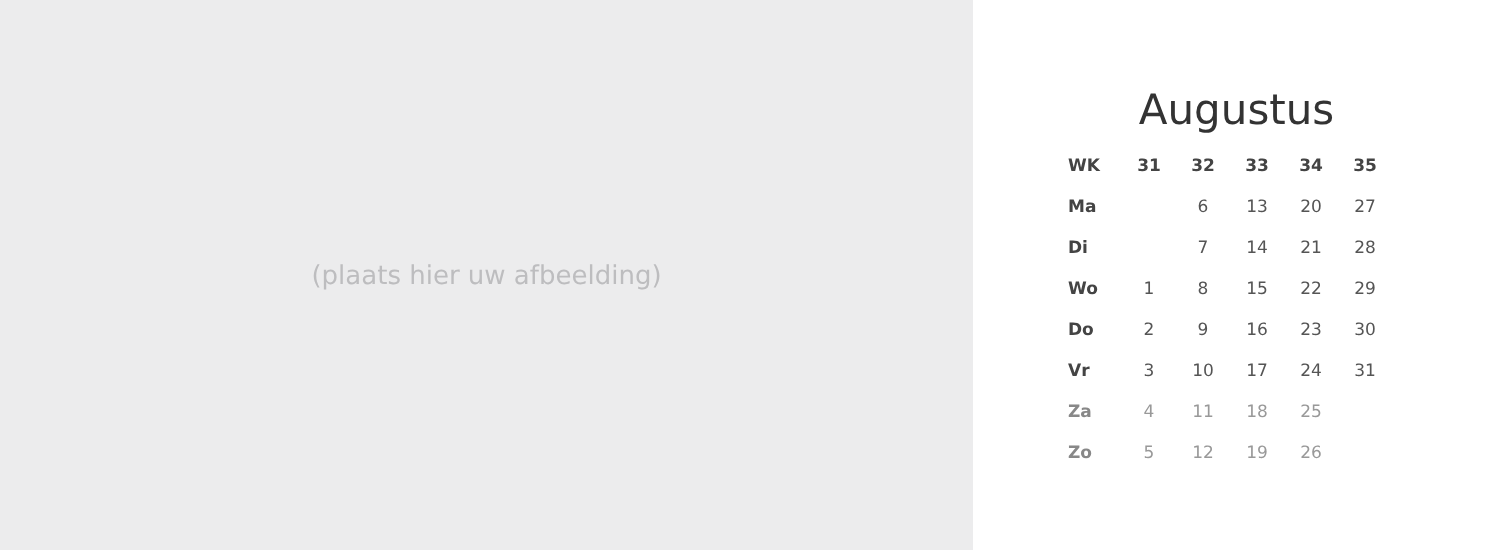(plaats hier uw afbeelding)
Augustus
| WK | 31 | 32 | 33 | 34 | 35 |
| --- | --- | --- | --- | --- | --- |
| Ma | | 6 | 13 | 20 | 27 |
| Di | | 7 | 14 | 21 | 28 |
| Wo | 1 | 8 | 15 | 22 | 29 |
| Do | 2 | 9 | 16 | 23 | 30 |
| Vr | 3 | 10 | 17 | 24 | 31 |
| Za | 4 | 11 | 18 | 25 | |
| Zo | 5 | 12 | 19 | 26 | |